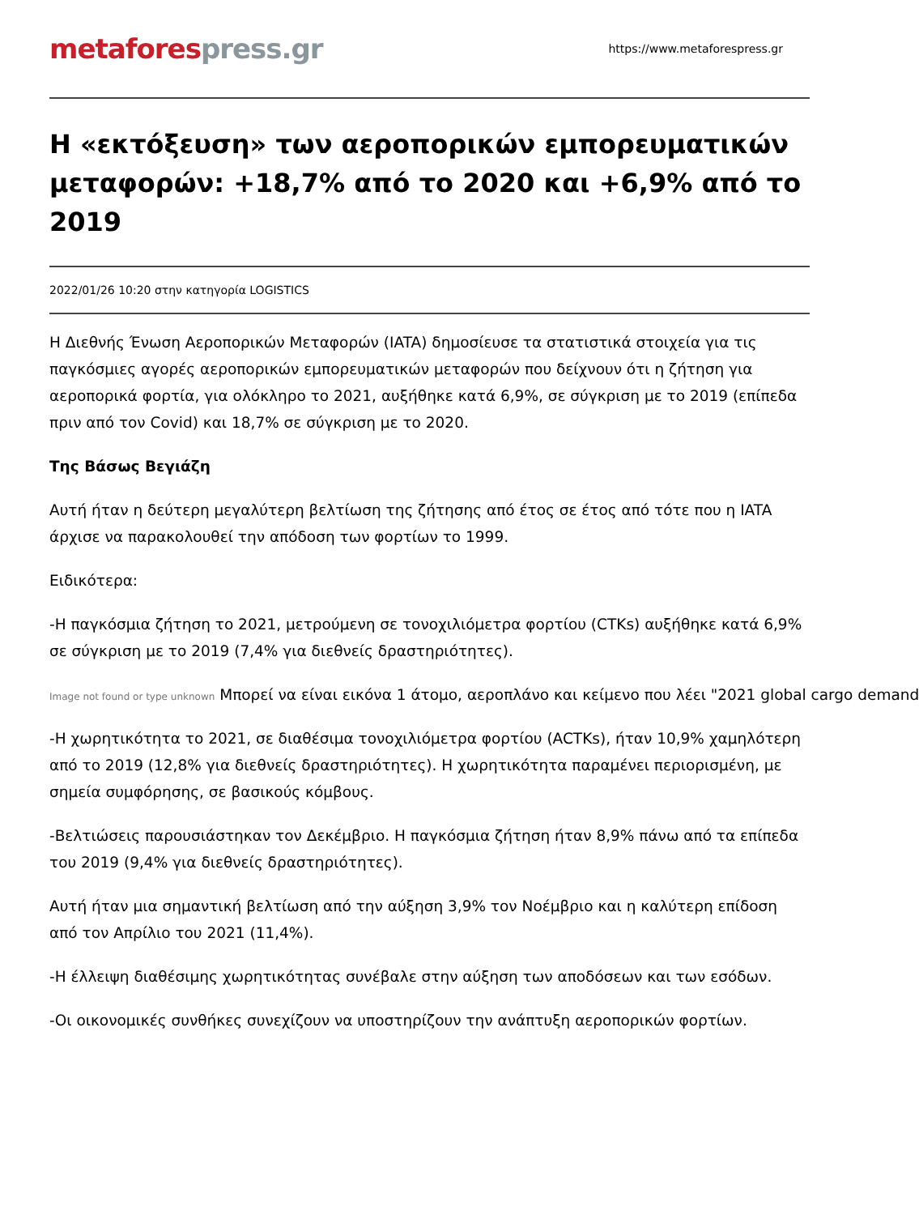metafores press.gr
https://www.metaforespress.gr
Η «εκτόξευση» των αεροπορικών εμπορευματικών μεταφορών: +18,7% από το 2020 και +6,9% από το 2019
2022/01/26 10:20 στην κατηγορία LOGISTICS
Η Διεθνής Ένωση Αεροπορικών Μεταφορών (IATA) δημοσίευσε τα στατιστικά στοιχεία για τις παγκόσμιες αγορές αεροπορικών εμπορευματικών μεταφορών που δείχνουν ότι η ζήτηση για αεροπορικά φορτία, για ολόκληρο το 2021, αυξήθηκε κατά 6,9%, σε σύγκριση με το 2019 (επίπεδα πριν από τον Covid) και 18,7% σε σύγκριση με το 2020.
Της Βάσως Βεγιάζη
Αυτή ήταν η δεύτερη μεγαλύτερη βελτίωση της ζήτησης από έτος σε έτος από τότε που η IATA άρχισε να παρακολουθεί την απόδοση των φορτίων το 1999.
Ειδικότερα:
-Η παγκόσμια ζήτηση το 2021, μετρούμενη σε τονοχιλιόμετρα φορτίου (CTKs) αυξήθηκε κατά 6,9% σε σύγκριση με το 2019 (7,4% για διεθνείς δραστηριότητες).
Image not found or type unknown Μπορεί να είναι εικόνα 1 άτομο, αεροπλάνο και κείμενο που λέει "2021 global cargo demand
-Η χωρητικότητα το 2021, σε διαθέσιμα τονοχιλιόμετρα φορτίου (ACTKs), ήταν 10,9% χαμηλότερη από το 2019 (12,8% για διεθνείς δραστηριότητες). Η χωρητικότητα παραμένει περιορισμένη, με σημεία συμφόρησης, σε βασικούς κόμβους.
-Βελτιώσεις παρουσιάστηκαν τον Δεκέμβριο. Η παγκόσμια ζήτηση ήταν 8,9% πάνω από τα επίπεδα του 2019 (9,4% για διεθνείς δραστηριότητες).
Αυτή ήταν μια σημαντική βελτίωση από την αύξηση 3,9% τον Νοέμβριο και η καλύτερη επίδοση από τον Απρίλιο του 2021 (11,4%).
-Η έλλειψη διαθέσιμης χωρητικότητας συνέβαλε στην αύξηση των αποδόσεων και των εσόδων.
-Οι οικονομικές συνθήκες συνεχίζουν να υποστηρίζουν την ανάπτυξη αεροπορικών φορτίων.